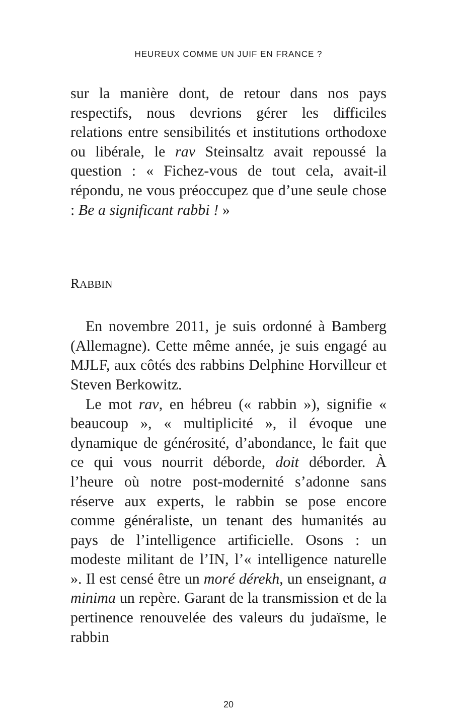HEUREUX COMME UN JUIF EN FRANCE ?
sur la manière dont, de retour dans nos pays respectifs, nous devrions gérer les difficiles relations entre sensibilités et institutions orthodoxe ou libérale, le rav Steinsaltz avait repoussé la question : « Fichez-vous de tout cela, avait-il répondu, ne vous préoccupez que d’une seule chose : Be a significant rabbi ! »
RABBIN
En novembre 2011, je suis ordonné à Bamberg (Allemagne). Cette même année, je suis engagé au MJLF, aux côtés des rabbins Delphine Horvilleur et Steven Berkowitz.
Le mot rav, en hébreu (« rabbin »), signifie « beaucoup », « multiplicité », il évoque une dynamique de générosité, d’abondance, le fait que ce qui vous nourrit déborde, doit déborder. À l’heure où notre post-modernité s’adonne sans réserve aux experts, le rabbin se pose encore comme généraliste, un tenant des humanités au pays de l’intelligence artificielle. Osons : un modeste militant de l’IN, l’« intelligence naturelle ». Il est censé être un moré dérekh, un enseignant, a minima un repère. Garant de la transmission et de la pertinence renouvelée des valeurs du judaïsme, le rabbin
20